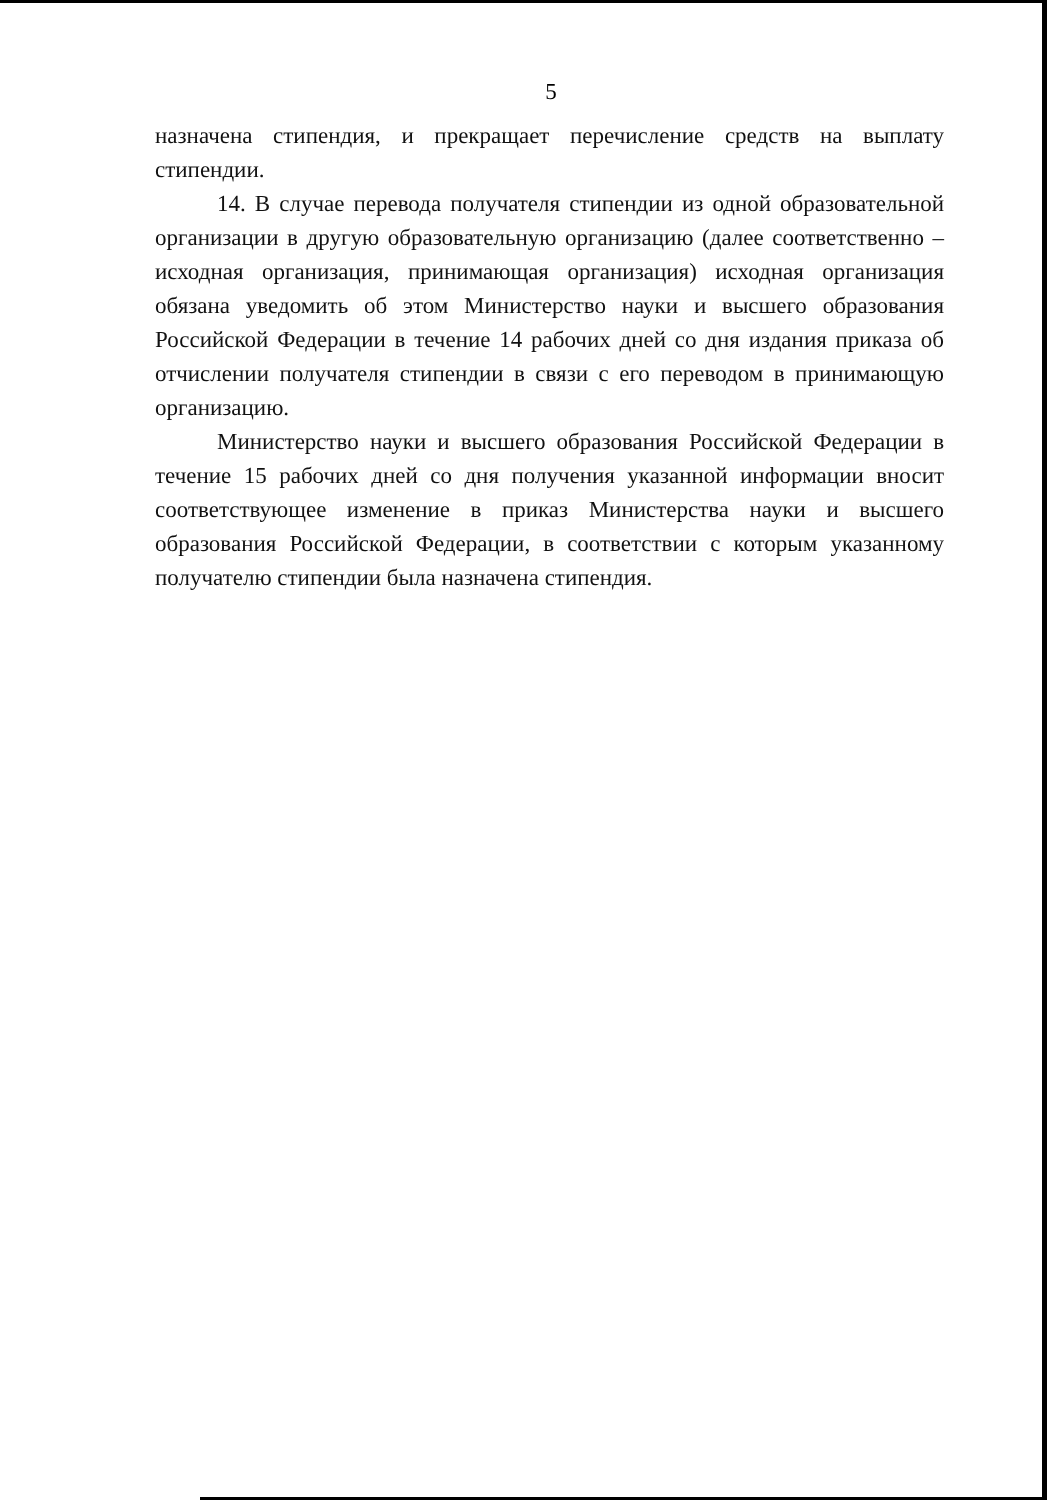5
назначена стипендия, и прекращает перечисление средств на выплату стипендии.
14. В случае перевода получателя стипендии из одной образовательной организации в другую образовательную организацию (далее соответственно – исходная организация, принимающая организация) исходная организация обязана уведомить об этом Министерство науки и высшего образования Российской Федерации в течение 14 рабочих дней со дня издания приказа об отчислении получателя стипендии в связи с его переводом в принимающую организацию.
Министерство науки и высшего образования Российской Федерации в течение 15 рабочих дней со дня получения указанной информации вносит соответствующее изменение в приказ Министерства науки и высшего образования Российской Федерации, в соответствии с которым указанному получателю стипендии была назначена стипендия.